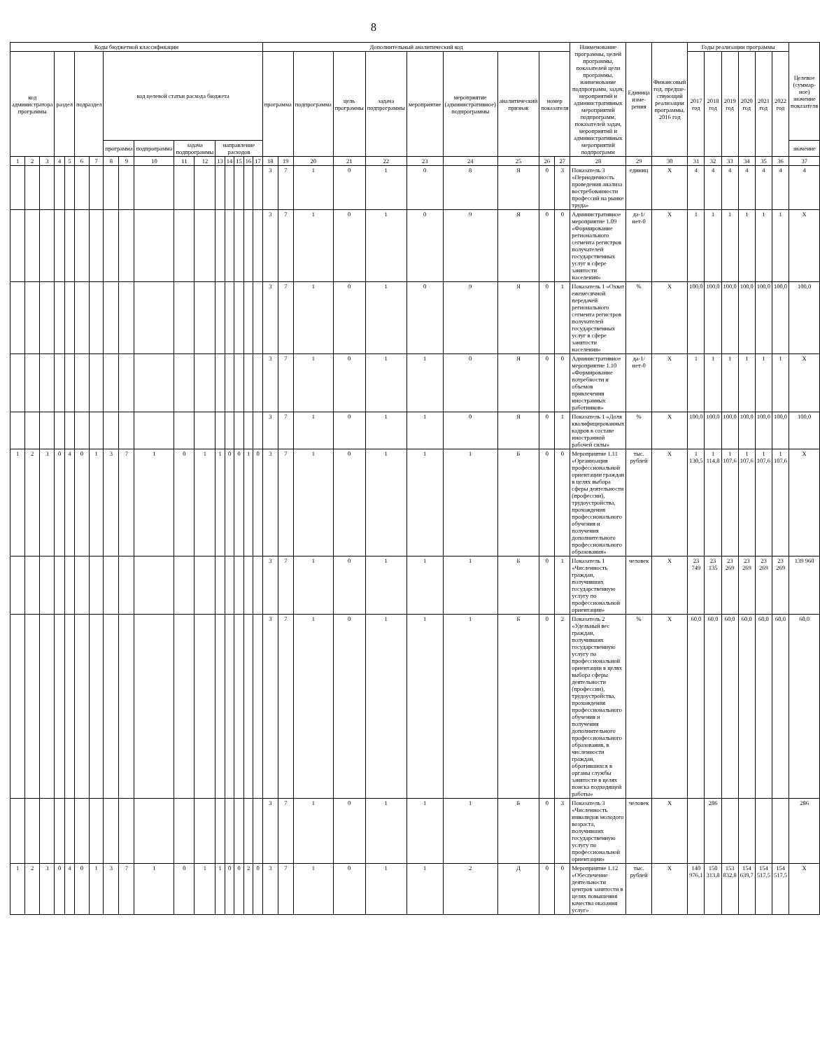8
| Коды бюджетной классификации | | | | | | | | | | | | | | | | | Дополнительный аналитический код | | | | | | | | | | Наименование программы, целей программы, показателей цели программы, наименование подпрограмм, задач, мероприятий и административных мероприятий подпрограмм, показателей задач, мероприятий и административных мероприятий подпрограмм | Единица изме-рения | Финансовый год, предше-ствующий реализации программы, 2016 год | Годы реализации программы | | | | | | Целевое (суммар-ное) значение показателя |
| --- | --- | --- | --- | --- | --- | --- | --- | --- | --- | --- | --- | --- | --- | --- | --- | --- | --- | --- | --- | --- | --- | --- | --- | --- | --- | --- | --- | --- | --- | --- | --- | --- | --- | --- | --- | --- |
| код администратора программы | | | раздел | | подраздел | | код целевой статьи расхода бюджета | | | | | | | | | | программа | | подпрограмма | цель программы | задача подпрограммы | мероприятие | мероприятие (административное) подпрограммы | аналитический признак | номер показателя | | | | | 2017 год | 2018 год | 2019 год | 2020 год | 2021 год | 2022 год | |
| | | | | | | | программа | | подпрограмма | задача подпрограммы | | направление расходов | | | | | | | | | | | | | | | | | | | | | | | | значение |
| 1 | 2 | 3 | 4 | 5 | 6 | 7 | 8 | 9 | 10 | 11 | 12 | 13 | 14 | 15 | 16 | 17 | 18 | 19 | 20 | 21 | 22 | 23 | 24 | 25 | 26 | 27 | 28 | 29 | 30 | 31 | 32 | 33 | 34 | 35 | 36 | 37 |
| | | | | | | | | | | | | | | | | | 3 | 7 | 1 | 0 | 1 | 0 | 8 | Я | 0 | 3 | Показатель 3 «Периодичность проведения анализа востребованности профессий на рынке труда» | единиц | X | 4 | 4 | 4 | 4 | 4 | 4 | 4 |
| | | | | | | | | | | | | | | | | | 3 | 7 | 1 | 0 | 1 | 0 | 9 | Я | 0 | 0 | Административное мероприятие 1.09 «Формирование регионального сегмента регистров получателей государственных услуг в сфере занятости населения» | да-1/ нет-0 | X | 1 | 1 | 1 | 1 | 1 | 1 | X |
| | | | | | | | | | | | | | | | | | 3 | 7 | 1 | 0 | 1 | 0 | 9 | Я | 0 | 1 | Показатель 1 «Охват ежемесячной передачей регионального сегмента регистров получателей государственных услуг в сфере занятости населения» | % | X | 100,0 | 100,0 | 100,0 | 100,0 | 100,0 | 100,0 | 100,0 |
| | | | | | | | | | | | | | | | | | 3 | 7 | 1 | 0 | 1 | 1 | 0 | Я | 0 | 0 | Административное мероприятие 1.10 «Формирование потребности и объемов привлечения иностранных работников» | да-1/ нет-0 | X | 1 | 1 | 1 | 1 | 1 | 1 | X |
| | | | | | | | | | | | | | | | | | 3 | 7 | 1 | 0 | 1 | 1 | 0 | Я | 0 | 1 | Показатель 1 «Доля квалифицированных кадров в составе иностранной рабочей силы» | % | X | 100,0 | 100,0 | 100,0 | 100,0 | 100,0 | 100,0 | 100,0 |
| 1 | 2 | 3 | 0 | 4 | 0 | 1 | 3 | 7 | 1 | 0 | 1 | 1 | 0 | 0 | 1 | 0 | 3 | 7 | 1 | 0 | 1 | 1 | 1 | Б | 0 | 0 | Мероприятие 1.11 «Организация профессиональной ориентации граждан в целях выбора сферы деятельности (профессии), трудоустройства, прохождения профессионального обучения и получения дополнительного профессионального образования» | тыс. рублей | X | 1 130,5 | 1 114,8 | 1 107,6 | 1 107,6 | 1 107,6 | 1 107,6 | X |
| | | | | | | | | | | | | | | | | | 3 | 7 | 1 | 0 | 1 | 1 | 1 | Б | 0 | 1 | Показатель 1 «Численность граждан, получивших государственную услугу по профессиональной ориентации» | человек | X | 23 749 | 23 135 | 23 269 | 23 269 | 23 269 | 23 269 | 139 960 |
| | | | | | | | | | | | | | | | | | 3 | 7 | 1 | 0 | 1 | 1 | 1 | Б | 0 | 2 | Показатель 2 «Удельный вес граждан, получивших государственную услугу по профессиональной ориентации в целях выбора сферы деятельности (профессии), трудоустройства, прохождения профессионального обучения и получения дополнительного профессионального образования, в численности граждан, обратившихся в органы службы занятости в целях поиска подходящей работы» | % | X | 60,0 | 60,0 | 60,0 | 60,0 | 60,0 | 60,0 | 60,0 |
| | | | | | | | | | | | | | | | | | 3 | 7 | 1 | 0 | 1 | 1 | 1 | Б | 0 | 3 | Показатель 3 «Численность инвалидов молодого возраста, получивших государственную услугу по профессиональной ориентации» | человек | X | | 286 | | | | | 286 |
| 1 | 2 | 3 | 0 | 4 | 0 | 1 | 3 | 7 | 1 | 0 | 1 | 1 | 0 | 0 | 2 | 0 | 3 | 7 | 1 | 0 | 1 | 1 | 2 | Д | 0 | 0 | Мероприятие 1.12 «Обеспечение деятельности центров занятости в целях повышения качества оказания услуг» | тыс. рублей | X | 140 976,1 | 150 313,8 | 153 832,8 | 154 639,7 | 154 517,5 | 154 517,5 | X |